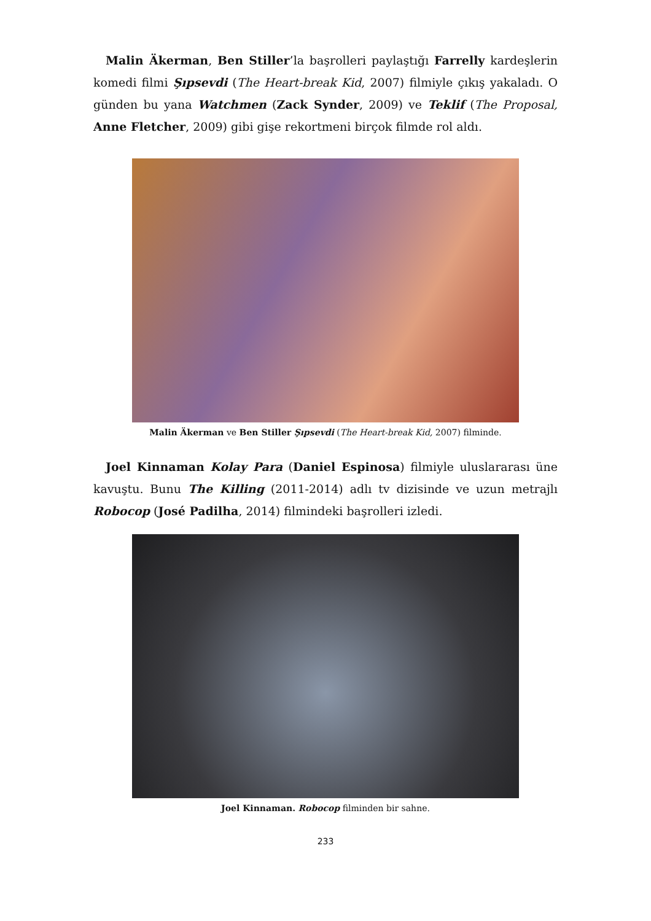Malin Äkerman, Ben Stiller’la başrolleri paylaştığı Farrelly kardeşlerin komedi filmi Şıpsevdi (The Heart-break Kid, 2007) filmiyle çıkış yakaladı. O günden bu yana Watchmen (Zack Synder, 2009) ve Teklif (The Proposal, Anne Fletcher, 2009) gibi gişe rekortmeni birçok filmde rol aldı.
Malin Äkerman ve Ben Stiller Şıpsevdi (The Heart-break Kid, 2007) filminde.
Joel Kinnaman Kolay Para (Daniel Espinosa) filmiyle uluslararası üne kavuştu. Bunu The Killing (2011-2014) adlı tv dizisinde ve uzun metrajlı Robocop (José Padilha, 2014) filmindeki başrolleri izledi.
Joel Kinnaman. Robocop filminden bir sahne.
233